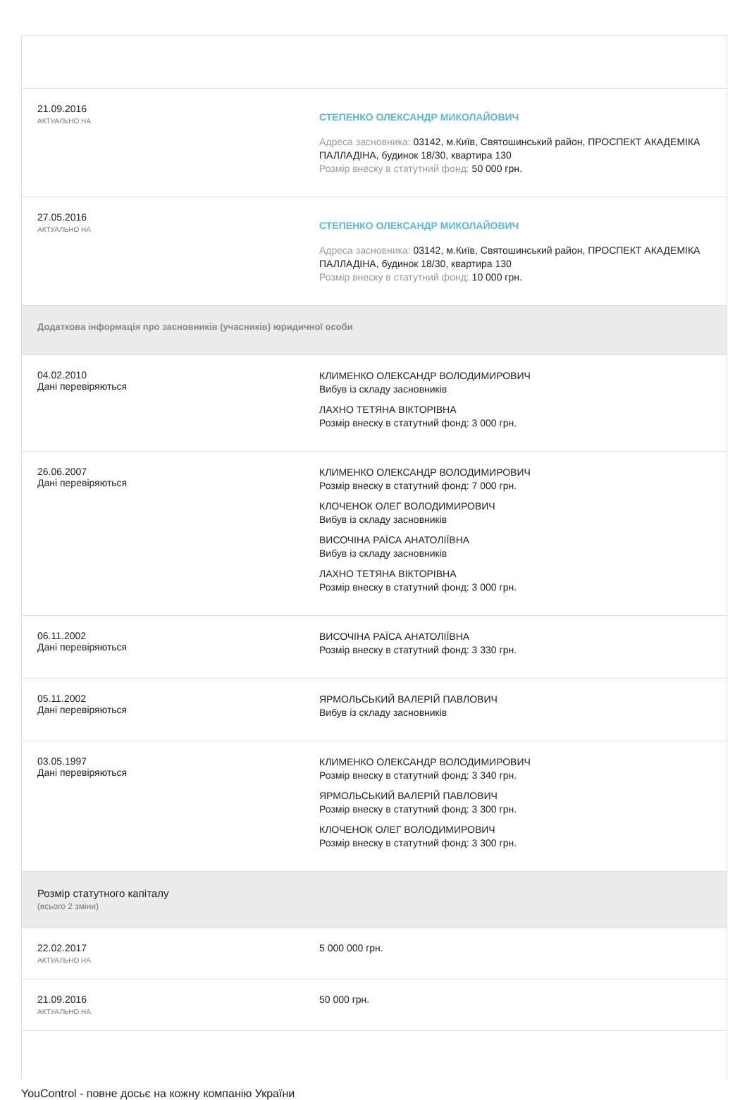21.09.2016
АКТУАЛЬНО НА
СТЕПЕНКО ОЛЕКСАНДР МИКОЛАЙОВИЧ
Адреса засновника: 03142, м.Київ, Святошинський район, ПРОСПЕКТ АКАДЕМІКА ПАЛЛАДІНА, будинок 18/30, квартира 130
Розмір внеску в статутний фонд: 50 000 грн.
27.05.2016
АКТУАЛЬНО НА
СТЕПЕНКО ОЛЕКСАНДР МИКОЛАЙОВИЧ
Адреса засновника: 03142, м.Київ, Святошинський район, ПРОСПЕКТ АКАДЕМІКА ПАЛЛАДІНА, будинок 18/30, квартира 130
Розмір внеску в статутний фонд: 10 000 грн.
Додаткова інформація про засновників (учасників) юридичної особи
04.02.2010
Дані перевіряються
КЛИМЕНКО ОЛЕКСАНДР ВОЛОДИМИРОВИЧ
Вибув із складу засновників
ЛАХНО ТЕТЯНА ВІКТОРІВНА
Розмір внеску в статутний фонд: 3 000 грн.
26.06.2007
Дані перевіряються
КЛИМЕНКО ОЛЕКСАНДР ВОЛОДИМИРОВИЧ
Розмір внеску в статутний фонд: 7 000 грн.
КЛОЧЕНОК ОЛЕГ ВОЛОДИМИРОВИЧ
Вибув із складу засновників
ВИСОЧІНА РАЇСА АНАТОЛІЇВНА
Вибув із складу засновників
ЛАХНО ТЕТЯНА ВІКТОРІВНА
Розмір внеску в статутний фонд: 3 000 грн.
06.11.2002
Дані перевіряються
ВИСОЧІНА РАЇСА АНАТОЛІЇВНА
Розмір внеску в статутний фонд: 3 330 грн.
05.11.2002
Дані перевіряються
ЯРМОЛЬСЬКИЙ ВАЛЕРІЙ ПАВЛОВИЧ
Вибув із складу засновників
03.05.1997
Дані перевіряються
КЛИМЕНКО ОЛЕКСАНДР ВОЛОДИМИРОВИЧ
Розмір внеску в статутний фонд: 3 340 грн.
ЯРМОЛЬСЬКИЙ ВАЛЕРІЙ ПАВЛОВИЧ
Розмір внеску в статутний фонд: 3 300 грн.
КЛОЧЕНОК ОЛЕГ ВОЛОДИМИРОВИЧ
Розмір внеску в статутний фонд: 3 300 грн.
Розмір статутного капіталу
(всього 2 зміни)
22.02.2017
АКТУАЛЬНО НА
5 000 000 грн.
21.09.2016
АКТУАЛЬНО НА
50 000 грн.
YouControl - повне досьє на кожну компанію України